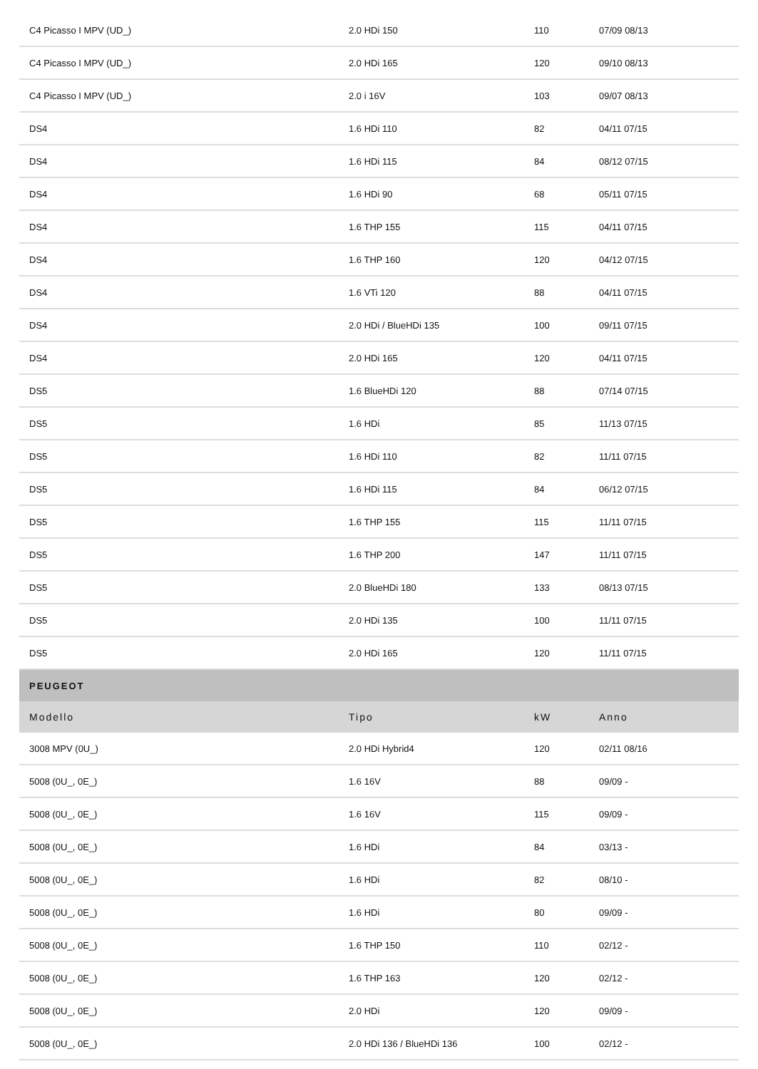| C4 Picasso I MPV (UD_) | 2.0 HDi 150 | 110 | 07/09 08/13 |
| C4 Picasso I MPV (UD_) | 2.0 HDi 165 | 120 | 09/10 08/13 |
| C4 Picasso I MPV (UD_) | 2.0 i 16V | 103 | 09/07 08/13 |
| DS4 | 1.6 HDi 110 | 82 | 04/11 07/15 |
| DS4 | 1.6 HDi 115 | 84 | 08/12 07/15 |
| DS4 | 1.6 HDi 90 | 68 | 05/11 07/15 |
| DS4 | 1.6 THP 155 | 115 | 04/11 07/15 |
| DS4 | 1.6 THP 160 | 120 | 04/12 07/15 |
| DS4 | 1.6 VTi 120 | 88 | 04/11 07/15 |
| DS4 | 2.0 HDi / BlueHDi 135 | 100 | 09/11 07/15 |
| DS4 | 2.0 HDi 165 | 120 | 04/11 07/15 |
| DS5 | 1.6 BlueHDi 120 | 88 | 07/14 07/15 |
| DS5 | 1.6 HDi | 85 | 11/13 07/15 |
| DS5 | 1.6 HDi 110 | 82 | 11/11 07/15 |
| DS5 | 1.6 HDi 115 | 84 | 06/12 07/15 |
| DS5 | 1.6 THP 155 | 115 | 11/11 07/15 |
| DS5 | 1.6 THP 200 | 147 | 11/11 07/15 |
| DS5 | 2.0 BlueHDi 180 | 133 | 08/13 07/15 |
| DS5 | 2.0 HDi 135 | 100 | 11/11 07/15 |
| DS5 | 2.0 HDi 165 | 120 | 11/11 07/15 |
| PEUGEOT | | | |
| Modello | Tipo | kW | Anno |
| 3008 MPV (0U_) | 2.0 HDi Hybrid4 | 120 | 02/11 08/16 |
| 5008 (0U_, 0E_) | 1.6 16V | 88 | 09/09 - |
| 5008 (0U_, 0E_) | 1.6 16V | 115 | 09/09 - |
| 5008 (0U_, 0E_) | 1.6 HDi | 84 | 03/13 - |
| 5008 (0U_, 0E_) | 1.6 HDi | 82 | 08/10 - |
| 5008 (0U_, 0E_) | 1.6 HDi | 80 | 09/09 - |
| 5008 (0U_, 0E_) | 1.6 THP 150 | 110 | 02/12 - |
| 5008 (0U_, 0E_) | 1.6 THP 163 | 120 | 02/12 - |
| 5008 (0U_, 0E_) | 2.0 HDi | 120 | 09/09 - |
| 5008 (0U_, 0E_) | 2.0 HDi 136 / BlueHDi 136 | 100 | 02/12 - |